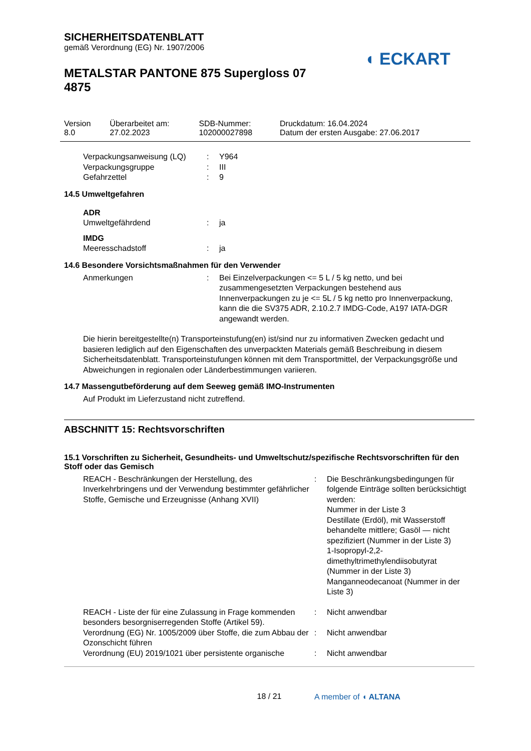◖ ECKART
SICHERHEITSDATENBLATT
gemäß Verordnung (EG) Nr. 1907/2006
METALSTAR PANTONE 875 Supergloss 07 4875
| Version 8.0 | Überarbeitet am: 27.02.2023 | SDB-Nummer: 102000027898 | Druckdatum: 16.04.2024 Datum der ersten Ausgabe: 27.06.2017 |
| Verpackungsanweisung (LQ) | : | Y964 |
| Verpackungsgruppe | : | III |
| Gefahrzettel | : | 9 |
14.5 Umweltgefahren
ADR
| Umweltgefährdend | : | ja |
IMDG
| Meeresschadstoff | : | ja |
14.6 Besondere Vorsichtsmaßnahmen für den Verwender
| Anmerkungen | : | Bei Einzelverpackungen <= 5 L / 5 kg netto, und bei zusammengesetzten Verpackungen bestehend aus Innenverpackungen zu je <= 5L / 5 kg netto pro Innenverpackung, kann die die SV375 ADR, 2.10.2.7 IMDG-Code, A197 IATA-DGR angewandt werden. |
Die hierin bereitgestellte(n) Transporteinstufung(en) ist/sind nur zu informativen Zwecken gedacht und basieren lediglich auf den Eigenschaften des unverpackten Materials gemäß Beschreibung in diesem Sicherheitsdatenblatt. Transporteinstufungen können mit dem Transportmittel, der Verpackungsgröße und Abweichungen in regionalen oder Länderbestimmungen variieren.
14.7 Massengutbeförderung auf dem Seeweg gemäß IMO-Instrumenten
Auf Produkt im Lieferzustand nicht zutreffend.
ABSCHNITT 15: Rechtsvorschriften
15.1 Vorschriften zu Sicherheit, Gesundheits- und Umweltschutz/spezifische Rechtsvorschriften für den Stoff oder das Gemisch
| REACH - Beschränkungen der Herstellung, des Inverkehrbringens und der Verwendung bestimmter gefährlicher Stoffe, Gemische und Erzeugnisse (Anhang XVII) | : | Die Beschränkungsbedingungen für folgende Einträge sollten berücksichtigt werden: Nummer in der Liste 3 Destillate (Erdöl), mit Wasserstoff behandelte mittlere; Gasöl — nicht spezifiziert (Nummer in der Liste 3) 1-Isopropyl-2,2-dimethyltrimethylendiisobutyrat (Nummer in der Liste 3) Manganneodecanoat (Nummer in der Liste 3) |
| REACH - Liste der für eine Zulassung in Frage kommenden besonders besorgniserregenden Stoffe (Artikel 59). | : | Nicht anwendbar |
| Verordnung (EG) Nr. 1005/2009 über Stoffe, die zum Abbau der Ozonschicht führen | : | Nicht anwendbar |
| Verordnung (EU) 2019/1021 über persistente organische | : | Nicht anwendbar |
18 / 21
A member of ◖ ALTANA